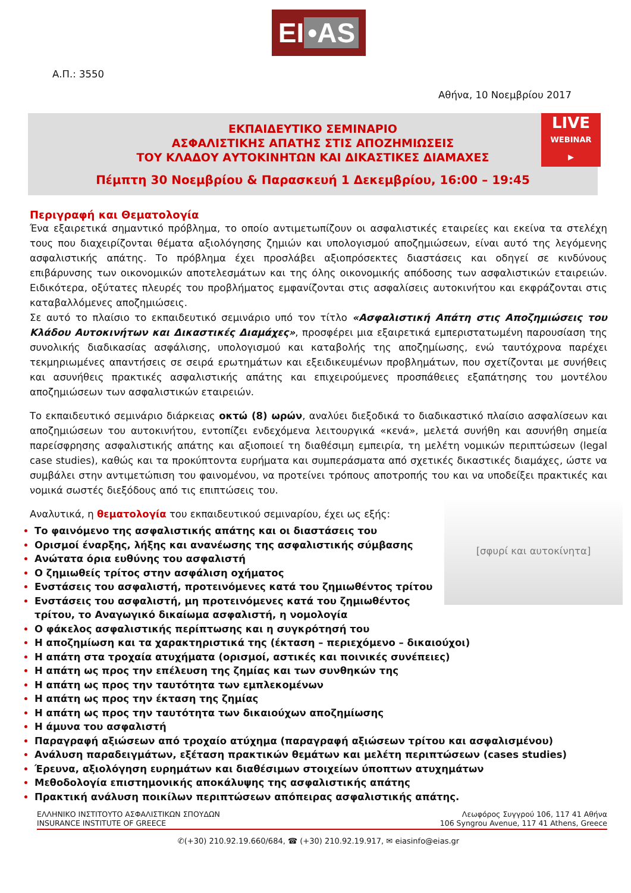EI •AS
Α.Π.: 3550
Αθήνα, 10 Νοεμβρίου 2017
ΕΚΠΑΙΔΕΥΤΙΚΟ ΣΕΜΙΝΑΡΙΟ
ΑΣΦΑΛΙΣΤΙΚΗΣ ΑΠΑΤΗΣ ΣΤΙΣ ΑΠΟΖΗΜΙΩΣΕΙΣ
ΤΟΥ ΚΛΑΔΟΥ ΑΥΤΟΚΙΝΗΤΩΝ ΚΑΙ ΔΙΚΑΣΤΙΚΕΣ ΔΙΑΜΑΧΕΣ
Πέμπτη 30 Νοεμβρίου & Παρασκευή 1 Δεκεμβρίου, 16:00 – 19:45
LIVE
WEBINAR ▶
Περιγραφή και Θεματολογία
Ένα εξαιρετικά σημαντικό πρόβλημα, το οποίο αντιμετωπίζουν οι ασφαλιστικές εταιρείες και εκείνα τα στελέχη τους που διαχειρίζονται θέματα αξιολόγησης ζημιών και υπολογισμού αποζημιώσεων, είναι αυτό της λεγόμενης ασφαλιστικής απάτης. Το πρόβλημα έχει προσλάβει αξιοπρόσεκτες διαστάσεις και οδηγεί σε κινδύνους επιβάρυνσης των οικονομικών αποτελεσμάτων και της όλης οικονομικής απόδοσης των ασφαλιστικών εταιρειών. Ειδικότερα, οξύτατες πλευρές του προβλήματος εμφανίζονται στις ασφαλίσεις αυτοκινήτου και εκφράζονται στις καταβαλλόμενες αποζημιώσεις.
Σε αυτό το πλαίσιο το εκπαιδευτικό σεμινάριο υπό τον τίτλο «Ασφαλιστική Απάτη στις Αποζημιώσεις του Κλάδου Αυτοκινήτων και Δικαστικές Διαμάχες», προσφέρει μια εξαιρετικά εμπεριστατωμένη παρουσίαση της συνολικής διαδικασίας ασφάλισης, υπολογισμού και καταβολής της αποζημίωσης, ενώ ταυτόχρονα παρέχει τεκμηριωμένες απαντήσεις σε σειρά ερωτημάτων και εξειδικευμένων προβλημάτων, που σχετίζονται με συνήθεις και ασυνήθεις πρακτικές ασφαλιστικής απάτης και επιχειρούμενες προσπάθειες εξαπάτησης του μοντέλου αποζημιώσεων των ασφαλιστικών εταιρειών.
Το εκπαιδευτικό σεμινάριο διάρκειας οκτώ (8) ωρών, αναλύει διεξοδικά το διαδικαστικό πλαίσιο ασφαλίσεων και αποζημιώσεων του αυτοκινήτου, εντοπίζει ενδεχόμενα λειτουργικά «κενά», μελετά συνήθη και ασυνήθη σημεία παρείσφρησης ασφαλιστικής απάτης και αξιοποιεί τη διαθέσιμη εμπειρία, τη μελέτη νομικών περιπτώσεων (legal case studies), καθώς και τα προκύπτοντα ευρήματα και συμπεράσματα από σχετικές δικαστικές διαμάχες, ώστε να συμβάλει στην αντιμετώπιση του φαινομένου, να προτείνει τρόπους αποτροπής του και να υποδείξει πρακτικές και νομικά σωστές διεξόδους από τις επιπτώσεις του.
[σφυρί και αυτοκίνητα]
Αναλυτικά, η θεματολογία του εκπαιδευτικού σεμιναρίου, έχει ως εξής:
Το φαινόμενο της ασφαλιστικής απάτης και οι διαστάσεις του
Ορισμοί έναρξης, λήξης και ανανέωσης της ασφαλιστικής σύμβασης
Ανώτατα όρια ευθύνης του ασφαλιστή
Ο ζημιωθείς τρίτος στην ασφάλιση οχήματος
Ενστάσεις του ασφαλιστή, προτεινόμενες κατά του ζημιωθέντος τρίτου
Ενστάσεις του ασφαλιστή, μη προτεινόμενες κατά του ζημιωθέντος τρίτου, το Αναγωγικό δικαίωμα ασφαλιστή, η νομολογία
Ο φάκελος ασφαλιστικής περίπτωσης και η συγκρότησή του
Η αποζημίωση και τα χαρακτηριστικά της (έκταση – περιεχόμενο – δικαιούχοι)
Η απάτη στα τροχαία ατυχήματα (ορισμοί, αστικές και ποινικές συνέπειες)
Η απάτη ως προς την επέλευση της ζημίας και των συνθηκών της
Η απάτη ως προς την ταυτότητα των εμπλεκομένων
Η απάτη ως προς την έκταση της ζημίας
Η απάτη ως προς την ταυτότητα των δικαιούχων αποζημίωσης
Η άμυνα του ασφαλιστή
Παραγραφή αξιώσεων από τροχαίο ατύχημα (παραγραφή αξιώσεων τρίτου και ασφαλισμένου)
Ανάλυση παραδειγμάτων, εξέταση πρακτικών θεμάτων και μελέτη περιπτώσεων (cases studies)
Έρευνα, αξιολόγηση ευρημάτων και διαθέσιμων στοιχείων ύποπτων ατυχημάτων
Μεθοδολογία επιστημονικής αποκάλυψης της ασφαλιστικής απάτης
Πρακτική ανάλυση ποικίλων περιπτώσεων απόπειρας ασφαλιστικής απάτης.
ΕΛΛΗΝΙΚΟ ΙΝΣΤΙΤΟΥΤΟ ΑΣΦΑΛΙΣΤΙΚΩΝ ΣΠΟΥΔΩΝ
INSURANCE INSTITUTE OF GREECE
Λεωφόρος Συγγρού 106, 117 41 Αθήνα
106 Syngrou Avenue, 117 41 Athens, Greece
✆(+30) 210.92.19.660/684, ☎ (+30) 210.92.19.917, ✉ eiasinfo@eias.gr